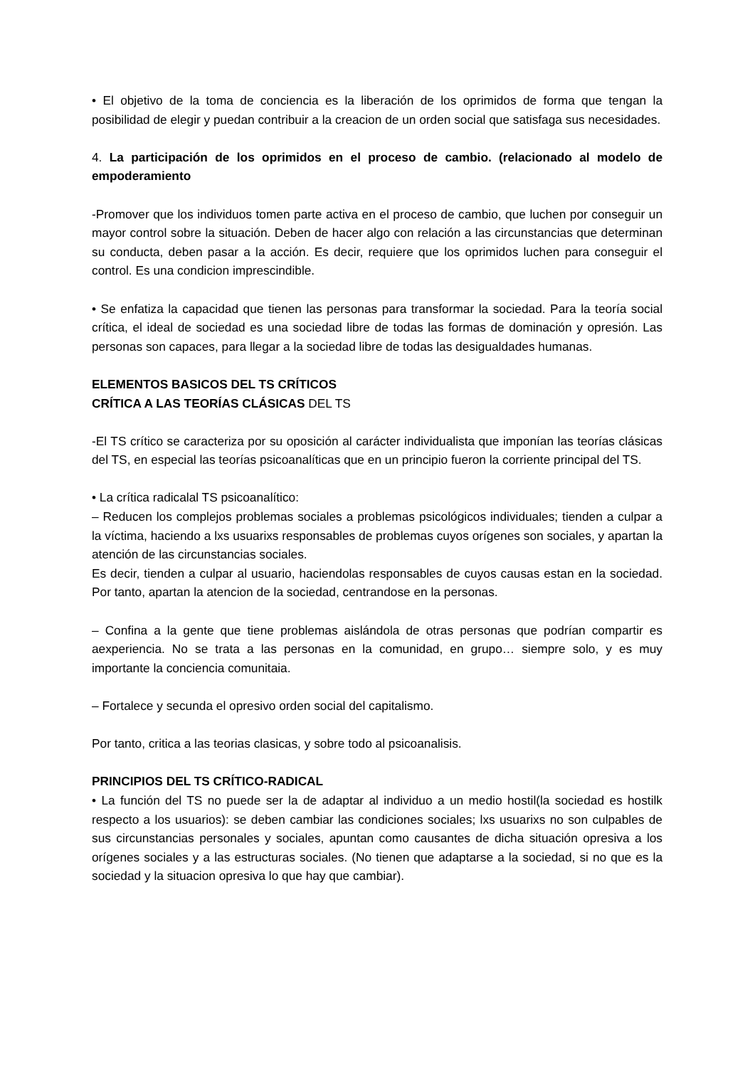• El objetivo de la toma de conciencia es la liberación de los oprimidos de forma que tengan la posibilidad de elegir y puedan contribuir a la creacion de un orden social que satisfaga sus necesidades.
4. La participación de los oprimidos en el proceso de cambio. (relacionado al modelo de empoderamiento
-Promover que los individuos tomen parte activa en el proceso de cambio, que luchen por conseguir un mayor control sobre la situación. Deben de hacer algo con relación a las circunstancias que determinan su conducta, deben pasar a la acción. Es decir, requiere que los oprimidos luchen para conseguir el control. Es una condicion imprescindible.
• Se enfatiza la capacidad que tienen las personas para transformar la sociedad. Para la teoría social crítica, el ideal de sociedad es una sociedad libre de todas las formas de dominación y opresión. Las personas son capaces, para llegar a la sociedad libre de todas las desigualdades humanas.
ELEMENTOS BASICOS DEL TS CRÍTICOS
CRÍTICA A LAS TEORÍAS CLÁSICAS DEL TS
-El TS crítico se caracteriza por su oposición al carácter individualista que imponían las teorías clásicas del TS, en especial las teorías psicoanalíticas que en un principio fueron la corriente principal del TS.
• La crítica radicalal TS psicoanalítico:
– Reducen los complejos problemas sociales a problemas psicológicos individuales; tienden a culpar a la víctima, haciendo a lxs usuarixs responsables de problemas cuyos orígenes son sociales, y apartan la atención de las circunstancias sociales.
Es decir, tienden a culpar al usuario, haciendolas responsables de cuyos causas estan en la sociedad. Por tanto, apartan la atencion de la sociedad, centrandose en la personas.
– Confina a la gente que tiene problemas aislándola de otras personas que podrían compartir es aexperiencia. No se trata a las personas en la comunidad, en grupo… siempre solo, y es muy importante la conciencia comunitaia.
– Fortalece y secunda el opresivo orden social del capitalismo.
Por tanto, critica a las teorias clasicas, y sobre todo al psicoanalisis.
PRINCIPIOS DEL TS CRÍTICO-RADICAL
• La función del TS no puede ser la de adaptar al individuo a un medio hostil(la sociedad es hostilk respecto a los usuarios): se deben cambiar las condiciones sociales; lxs usuarixs no son culpables de sus circunstancias personales y sociales, apuntan como causantes de dicha situación opresiva a los orígenes sociales y a las estructuras sociales. (No tienen que adaptarse a la sociedad, si no que es la sociedad y la situacion opresiva lo que hay que cambiar).